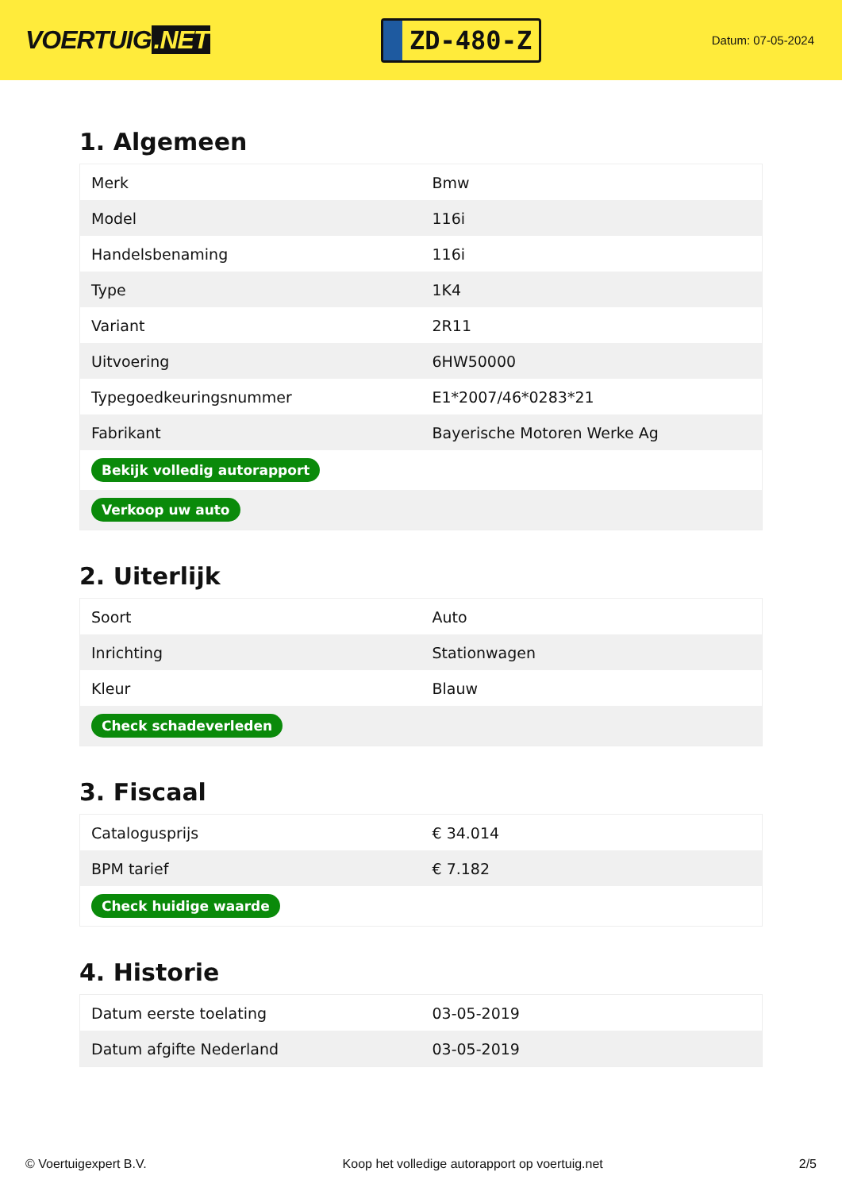VOERTUIG.NET
ZD-480-Z
Datum: 07-05-2024
1. Algemeen
| Merk | Bmw |
| Model | 116i |
| Handelsbenaming | 116i |
| Type | 1K4 |
| Variant | 2R11 |
| Uitvoering | 6HW50000 |
| Typegoedkeuringsnummer | E1*2007/46*0283*21 |
| Fabrikant | Bayerische Motoren Werke Ag |
| Bekijk volledig autorapport | |
| Verkoop uw auto | |
2. Uiterlijk
| Soort | Auto |
| Inrichting | Stationwagen |
| Kleur | Blauw |
| Check schadeverleden | |
3. Fiscaal
| Catalogusprijs | € 34.014 |
| BPM tarief | € 7.182 |
| Check huidige waarde | |
4. Historie
| Datum eerste toelating | 03-05-2019 |
| Datum afgifte Nederland | 03-05-2019 |
© Voertuigexpert B.V. Koop het volledige autorapport op voertuig.net 2/5